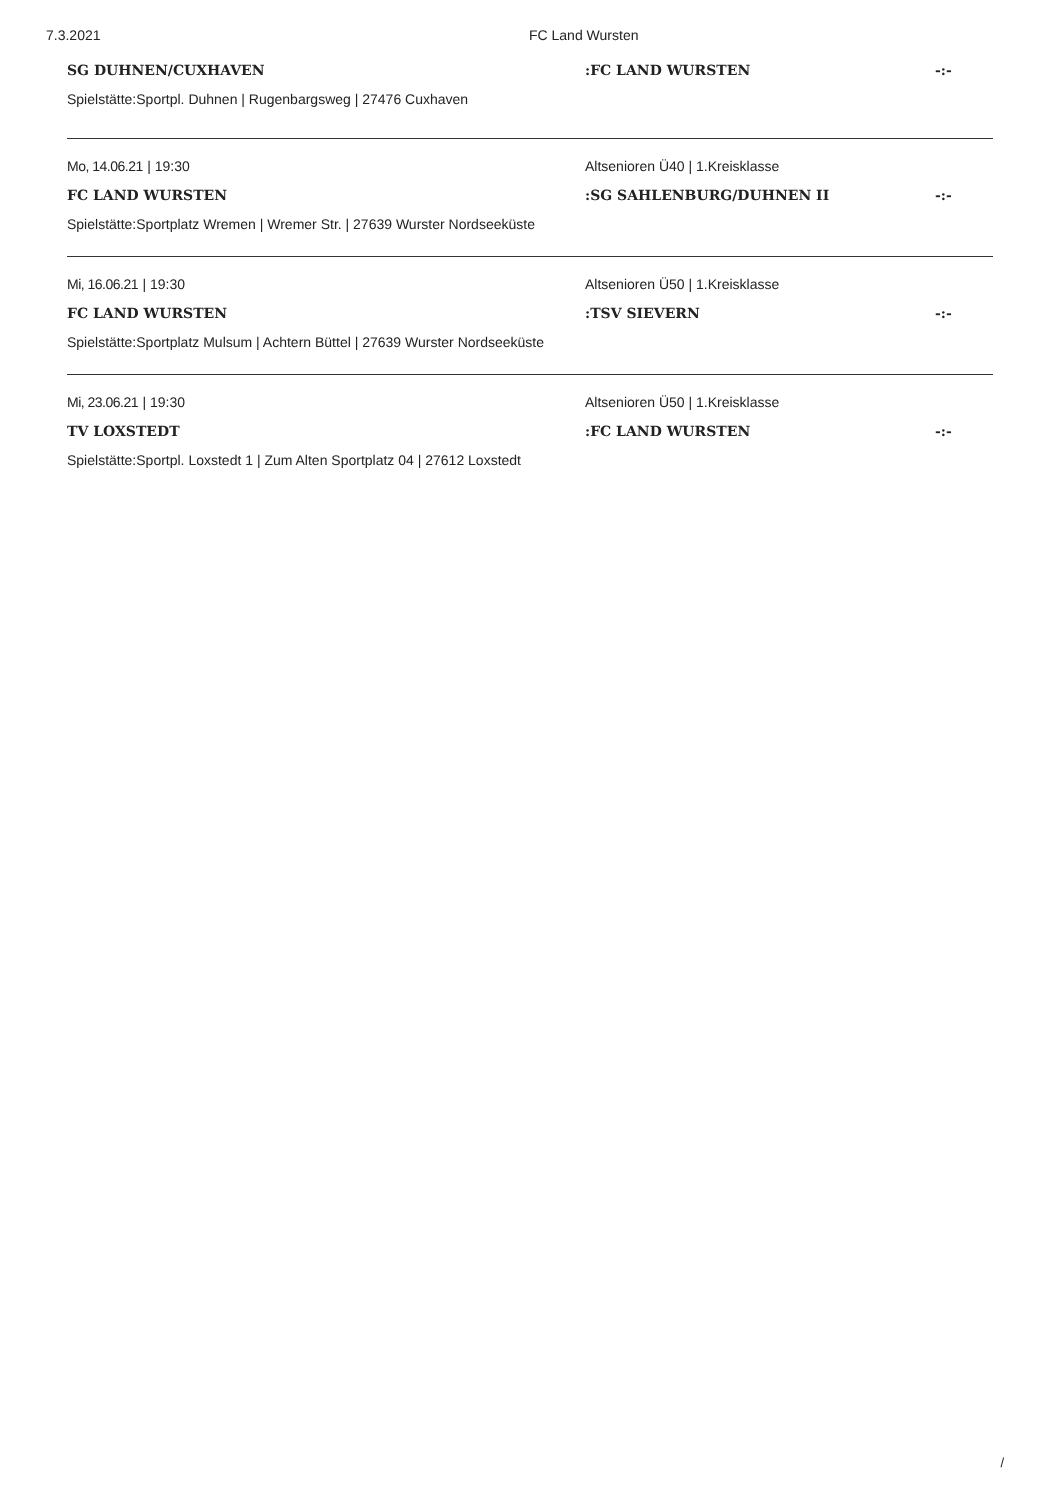7.3.2021 FC Land Wursten
SG DUHNEN/CUXHAVEN :FC LAND WURSTEN -:-
Spielstätte:Sportpl. Duhnen | Rugenbargsweg | 27476 Cuxhaven
Mo, 14.06.21 | 19:30
Altsenioren Ü40 | 1.Kreisklasse
FC LAND WURSTEN :SG SAHLENBURG/DUHNEN II -:-
Spielstätte:Sportplatz Wremen | Wremer Str. | 27639 Wurster Nordseeküste
Mi, 16.06.21 | 19:30
Altsenioren Ü50 | 1.Kreisklasse
FC LAND WURSTEN :TSV SIEVERN -:-
Spielstätte:Sportplatz Mulsum | Achtern Büttel | 27639 Wurster Nordseeküste
Mi, 23.06.21 | 19:30
Altsenioren Ü50 | 1.Kreisklasse
TV LOXSTEDT :FC LAND WURSTEN -:-
Spielstätte:Sportpl. Loxstedt 1 | Zum Alten Sportplatz 04 | 27612 Loxstedt
/